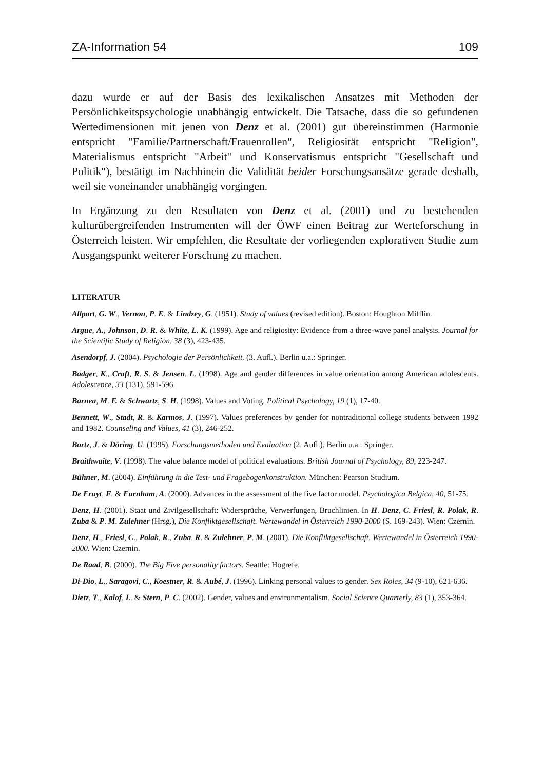ZA-Information 54 109
dazu wurde er auf der Basis des lexikalischen Ansatzes mit Methoden der Persönlichkeitspsychologie unabhängig entwickelt. Die Tatsache, dass die so gefundenen Wertedimensionen mit jenen von Denz et al. (2001) gut übereinstimmen (Harmonie entspricht "Familie/Partnerschaft/Frauenrollen", Religiosität entspricht "Religion", Materialismus entspricht "Arbeit" und Konservatismus entspricht "Gesellschaft und Politik"), bestätigt im Nachhinein die Validität beider Forschungsansätze gerade deshalb, weil sie voneinander unabhängig vorgingen.
In Ergänzung zu den Resultaten von Denz et al. (2001) und zu bestehenden kulturübergreifenden Instrumenten will der ÖWF einen Beitrag zur Werteforschung in Österreich leisten. Wir empfehlen, die Resultate der vorliegenden explorativen Studie zum Ausgangspunkt weiterer Forschung zu machen.
LITERATUR
Allport, G. W., Vernon, P. E. & Lindzey, G. (1951). Study of values (revised edition). Boston: Houghton Mifflin.
Argue, A., Johnson, D. R. & White, L. K. (1999). Age and religiosity: Evidence from a three-wave panel analysis. Journal for the Scientific Study of Religion, 38 (3), 423-435.
Asendorpf, J. (2004). Psychologie der Persönlichkeit. (3. Aufl.). Berlin u.a.: Springer.
Badger, K., Craft, R. S. & Jensen, L. (1998). Age and gender differences in value orientation among American adolescents. Adolescence, 33 (131), 591-596.
Barnea, M. F. & Schwartz, S. H. (1998). Values and Voting. Political Psychology, 19 (1), 17-40.
Bennett, W., Stadt, R. & Karmos, J. (1997). Values preferences by gender for nontraditional college students between 1992 and 1982. Counseling and Values, 41 (3), 246-252.
Bortz, J. & Döring, U. (1995). Forschungsmethoden und Evaluation (2. Aufl.). Berlin u.a.: Springer.
Braithwaite, V. (1998). The value balance model of political evaluations. British Journal of Psychology, 89, 223-247.
Bühner, M. (2004). Einführung in die Test- und Fragebogenkonstruktion. München: Pearson Studium.
De Fruyt, F. & Furnham, A. (2000). Advances in the assessment of the five factor model. Psychologica Belgica, 40, 51-75.
Denz, H. (2001). Staat und Zivilgesellschaft: Widersprüche, Verwerfungen, Bruchlinien. In H. Denz, C. Friesl, R. Polak, R. Zuba & P. M. Zulehner (Hrsg.), Die Konfliktgesellschaft. Wertewandel in Österreich 1990-2000 (S. 169-243). Wien: Czernin.
Denz, H., Friesl, C., Polak, R., Zuba, R. & Zulehner, P. M. (2001). Die Konfliktgesellschaft. Wertewandel in Österreich 1990-2000. Wien: Czernin.
De Raad, B. (2000). The Big Five personality factors. Seattle: Hogrefe.
Di-Dio, L., Saragovi, C., Koestner, R. & Aubé, J. (1996). Linking personal values to gender. Sex Roles, 34 (9-10), 621-636.
Dietz, T., Kalof, L. & Stern, P. C. (2002). Gender, values and environmentalism. Social Science Quarterly, 83 (1), 353-364.